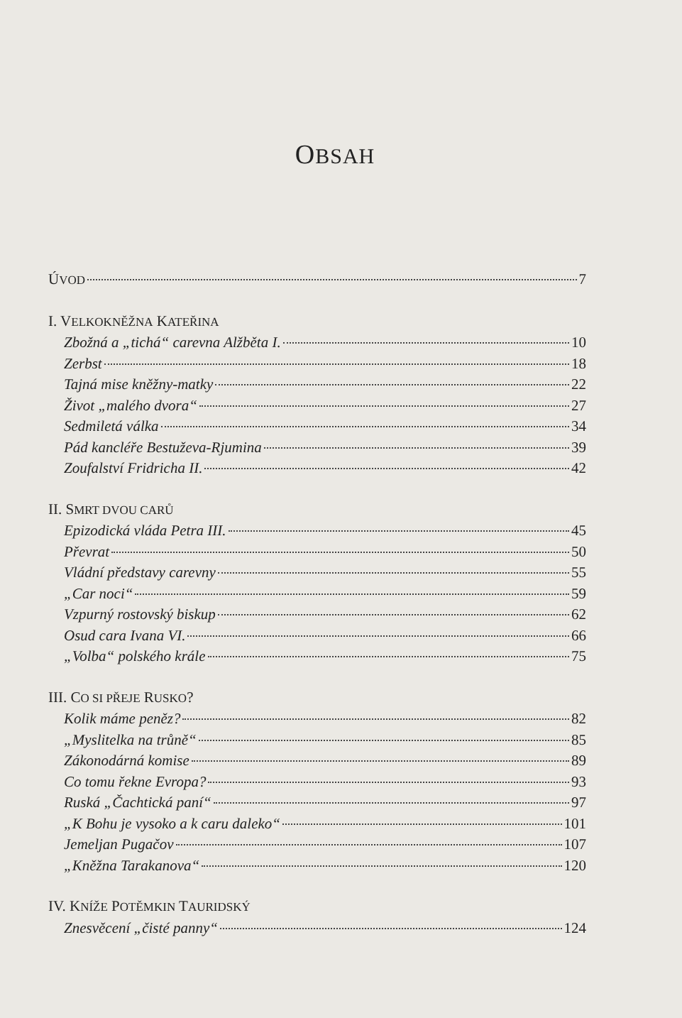OBSAH
ÚVOD 7
I. VELKOKNĚŽNA KATEŘINA
Zbožná a „tichá“ carevna Alžběta I. 10
Zerbst 18
Tajná mise kněžny-matky 22
Život „malého dvora“ 27
Sedmiletá válka 34
Pád kancléře Bestuževa-Rjumina 39
Zoufalství Fridricha II. 42
II. SMRT DVOU CARŮ
Epizodická vláda Petra III. 45
Převrat 50
Vládní představy carevny 55
„Car noci“ 59
Vzpurný rostovský biskup 62
Osud cara Ivana VI. 66
„Volba“ polského krále 75
III. CO SI PŘEJE RUSKO?
Kolik máme peněz? 82
„Myslitelka na trůně“ 85
Zákonodárná komise 89
Co tomu řekne Evropa? 93
Ruská „Čachtická paní“ 97
„K Bohu je vysoko a k caru daleko“ 101
Jemeljan Pugačov 107
„Kněžna Tarakanova“ 120
IV. KNÍŽE POTĚMKIN TAURIDSKÝ
Znesvěcení „čisté panny“ 124